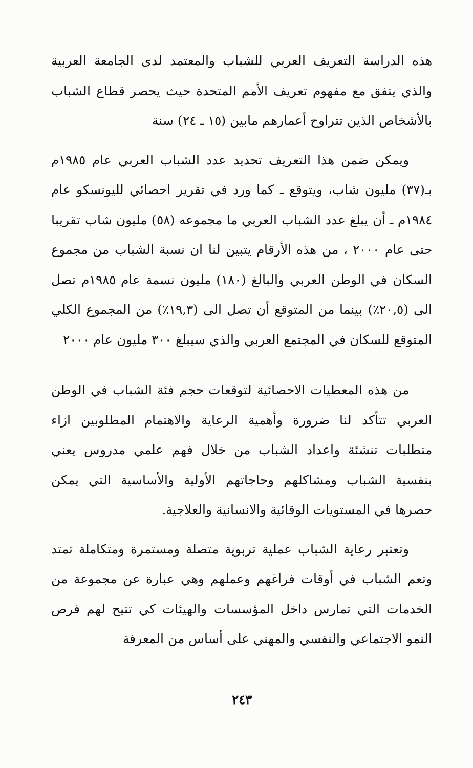هذه الدراسة التعريف العربي للشباب والمعتمد لدى الجامعة العربية والذي يتفق مع مفهوم تعريف الأمم المتحدة حيث يحصر قطاع الشباب بالأشخاص الذين تتراوح أعمارهم مابين (١٥ ـ ٢٤) سنة
ويمكن ضمن هذا التعريف تحديد عدد الشباب العربي عام ١٩٨٥م بـ(٣٧) مليون شاب، ويتوقع ـ كما ورد في تقرير احصائي لليونسكو عام ١٩٨٤م ـ أن يبلغ عدد الشباب العربي ما مجموعه (٥٨) مليون شاب تقريبا حتى عام ٢٠٠٠ ، من هذه الأرقام يتبين لنا ان نسبة الشباب من مجموع السكان في الوطن العربي والبالغ (١٨٠) مليون نسمة عام ١٩٨٥م تصل الى (٢٠,٥٪) بينما من المتوقع أن تصل الى (١٩,٣٪) من المجموع الكلي المتوقع للسكان في المجتمع العربي والذي سيبلغ ٣٠٠ مليون عام ٢٠٠٠
من هذه المعطيات الاحصائية لتوقعات حجم فئة الشباب في الوطن العربي تتأكد لنا ضرورة وأهمية الرعاية والاهتمام المطلوبين ازاء متطلبات تنشئة واعداد الشباب من خلال فهم علمي مدروس يعني بنفسية الشباب ومشاكلهم وحاجاتهم الأولية والأساسية التي يمكن حصرها في المستويات الوقائية والانسانية والعلاجية.
وتعتبر رعاية الشباب عملية تربوية متصلة ومستمرة ومتكاملة تمتد وتعم الشباب في أوقات فراغهم وعملهم وهي عبارة عن مجموعة من الخدمات التي تمارس داخل المؤسسات والهيئات كي تتيح لهم فرص النمو الاجتماعي والنفسي والمهني على أساس من المعرفة
٢٤٣